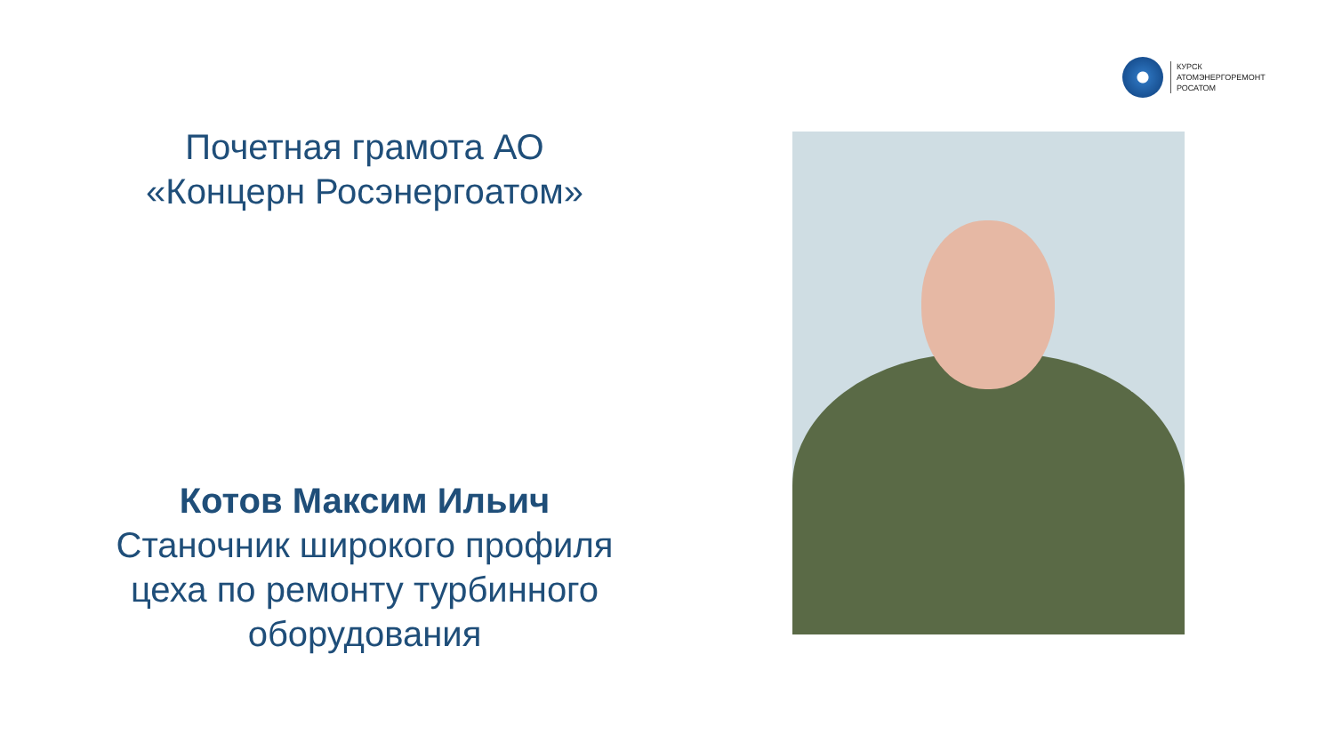КУРСК
АТОМЭНЕРГОРЕМОНТ
РОСАТОМ
Почетная грамота АО
«Концерн Росэнергоатом»
Котов Максим Ильич
Станочник широкого профиля цеха по ремонту турбинного оборудования